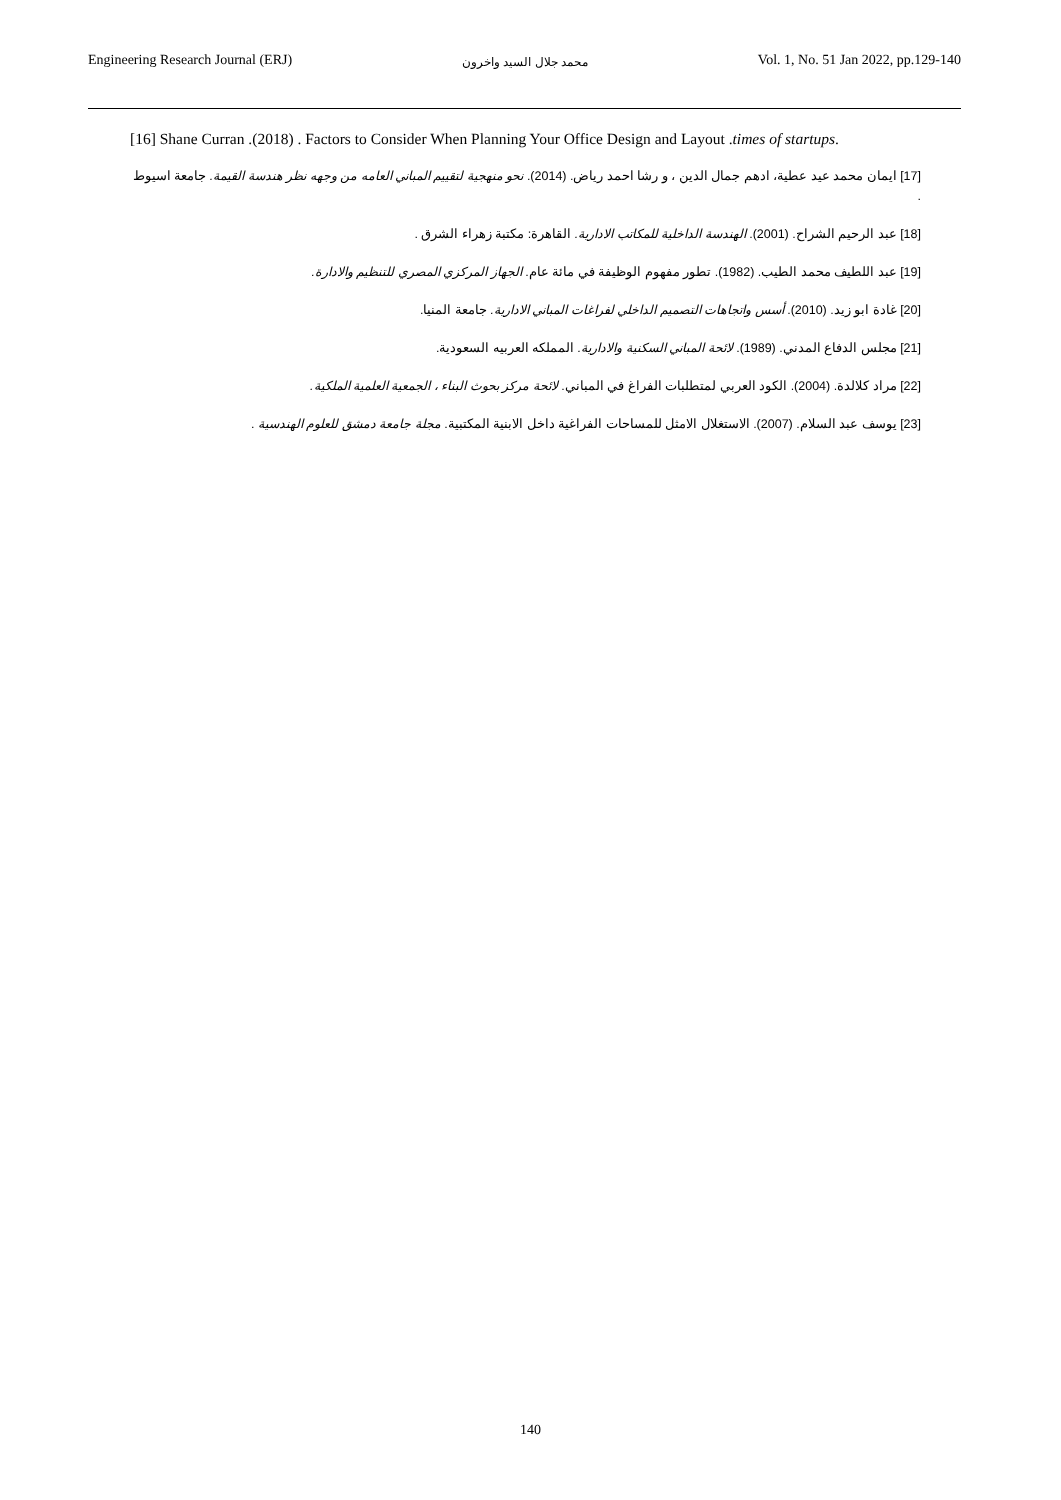Engineering Research Journal (ERJ) محمد جلال السيد واخرون Vol. 1, No. 51 Jan 2022, pp.129-140
[16] Shane Curran .(2018) . Factors to Consider When Planning Your Office Design and Layout .times of startups.
[17] ايمان محمد عيد عطية، ادهم جمال الدين ، و رشا احمد رياض. (2014). نحو منهجية لتقييم المباني العامه من وجهه نظر هندسة القيمة. جامعة اسيوط .
[18] عبد الرحيم الشراح. (2001). الهندسة الداخلية للمكاتب الادارية. القاهرة: مكتبة زهراء الشرق .
[19] عبد اللطيف محمد الطيب. (1982). تطور مفهوم الوظيفة في مائة عام. الجهاز المركزي المصري للتنظيم والادارة.
[20] غادة ابو زيد. (2010). أسس واتجاهات التصميم الداخلي لفراغات المباني الادارية. جامعة المنيا.
[21] مجلس الدفاع المدني. (1989). لائحة المباني السكنية والادارية. المملكه العربيه السعودية.
[22] مراد كلالدة. (2004). الكود العربي لمتطلبات الفراغ في المباني. لائحة مركز بحوث البناء ، الجمعية العلمية الملكية.
[23] يوسف عبد السلام. (2007). الاستغلال الامثل للمساحات الفراغية داخل الابنية المكتبية. مجلة جامعة دمشق للعلوم الهندسية .
140